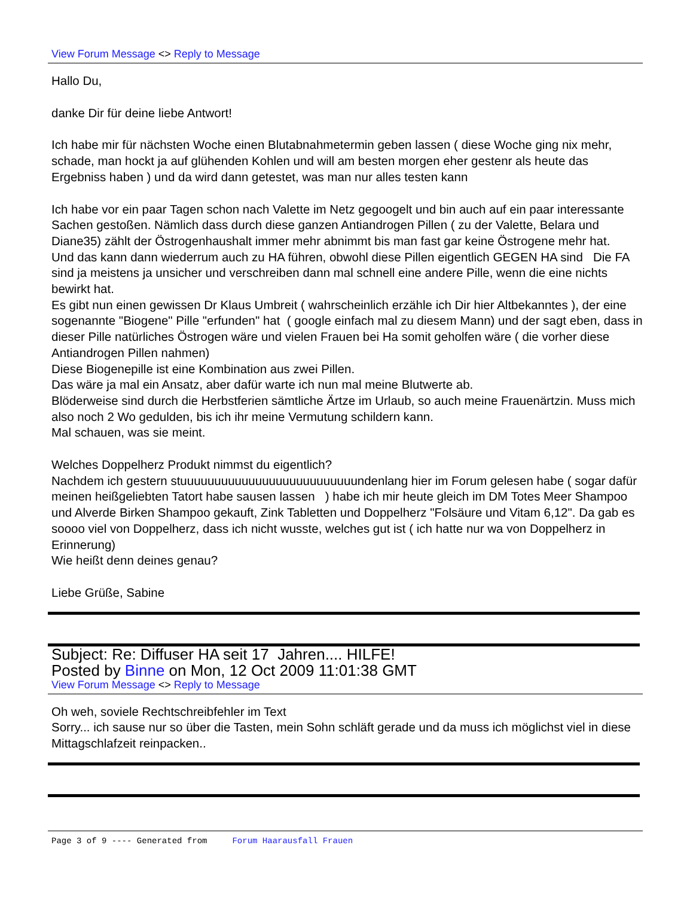View Forum Message <> Reply to Message
Hallo Du,
danke Dir für deine liebe Antwort!
Ich habe mir für nächsten Woche einen Blutabnahmetermin geben lassen ( diese Woche ging nix mehr, schade, man hockt ja auf glühenden Kohlen und will am besten morgen eher gestenr als heute das Ergebniss haben ) und da wird dann getestet, was man nur alles testen kann
Ich habe vor ein paar Tagen schon nach Valette im Netz gegoogelt und bin auch auf ein paar interessante Sachen gestoßen. Nämlich dass durch diese ganzen Antiandrogen Pillen ( zu der Valette, Belara und Diane35) zählt der Östrogenhaushalt immer mehr abnimmt bis man fast gar keine Östrogene mehr hat.
Und das kann dann wiederrum auch zu HA führen, obwohl diese Pillen eigentlich GEGEN HA sind Die FA sind ja meistens ja unsicher und verschreiben dann mal schnell eine andere Pille, wenn die eine nichts bewirkt hat.
Es gibt nun einen gewissen Dr Klaus Umbreit ( wahrscheinlich erzähle ich Dir hier Altbekanntes ), der eine sogenannte "Biogene" Pille "erfunden" hat ( google einfach mal zu diesem Mann) und der sagt eben, dass in dieser Pille natürliches Östrogen wäre und vielen Frauen bei Ha somit geholfen wäre ( die vorher diese Antiandrogen Pillen nahmen)
Diese Biogenepille ist eine Kombination aus zwei Pillen.
Das wäre ja mal ein Ansatz, aber dafür warte ich nun mal meine Blutwerte ab.
Blöderweise sind durch die Herbstferien sämtliche Ärtze im Urlaub, so auch meine Frauenärtzin. Muss mich also noch 2 Wo gedulden, bis ich ihr meine Vermutung schildern kann.
Mal schauen, was sie meint.
Welches Doppelherz Produkt nimmst du eigentlich?
Nachdem ich gestern stuuuuuuuuuuuuuuuuuuuuuuuuuundenlang hier im Forum gelesen habe ( sogar dafür meinen heißgeliebten Tatort habe sausen lassen ) habe ich mir heute gleich im DM Totes Meer Shampoo und Alverde Birken Shampoo gekauft, Zink Tabletten und Doppelherz "Folsäure und Vitam 6,12". Da gab es soooo viel von Doppelherz, dass ich nicht wusste, welches gut ist ( ich hatte nur wa von Doppelherz in Erinnerung)
Wie heißt denn deines genau?
Liebe Grüße, Sabine
Subject: Re: Diffuser HA seit 17 Jahren.... HILFE!
Posted by Binne on Mon, 12 Oct 2009 11:01:38 GMT
View Forum Message <> Reply to Message
Oh weh, soviele Rechtschreibfehler im Text
Sorry... ich sause nur so über die Tasten, mein Sohn schläft gerade und da muss ich möglichst viel in diese Mittagschlafzeit reinpacken..
Page 3 of 9 ---- Generated from Forum Haarausfall Frauen